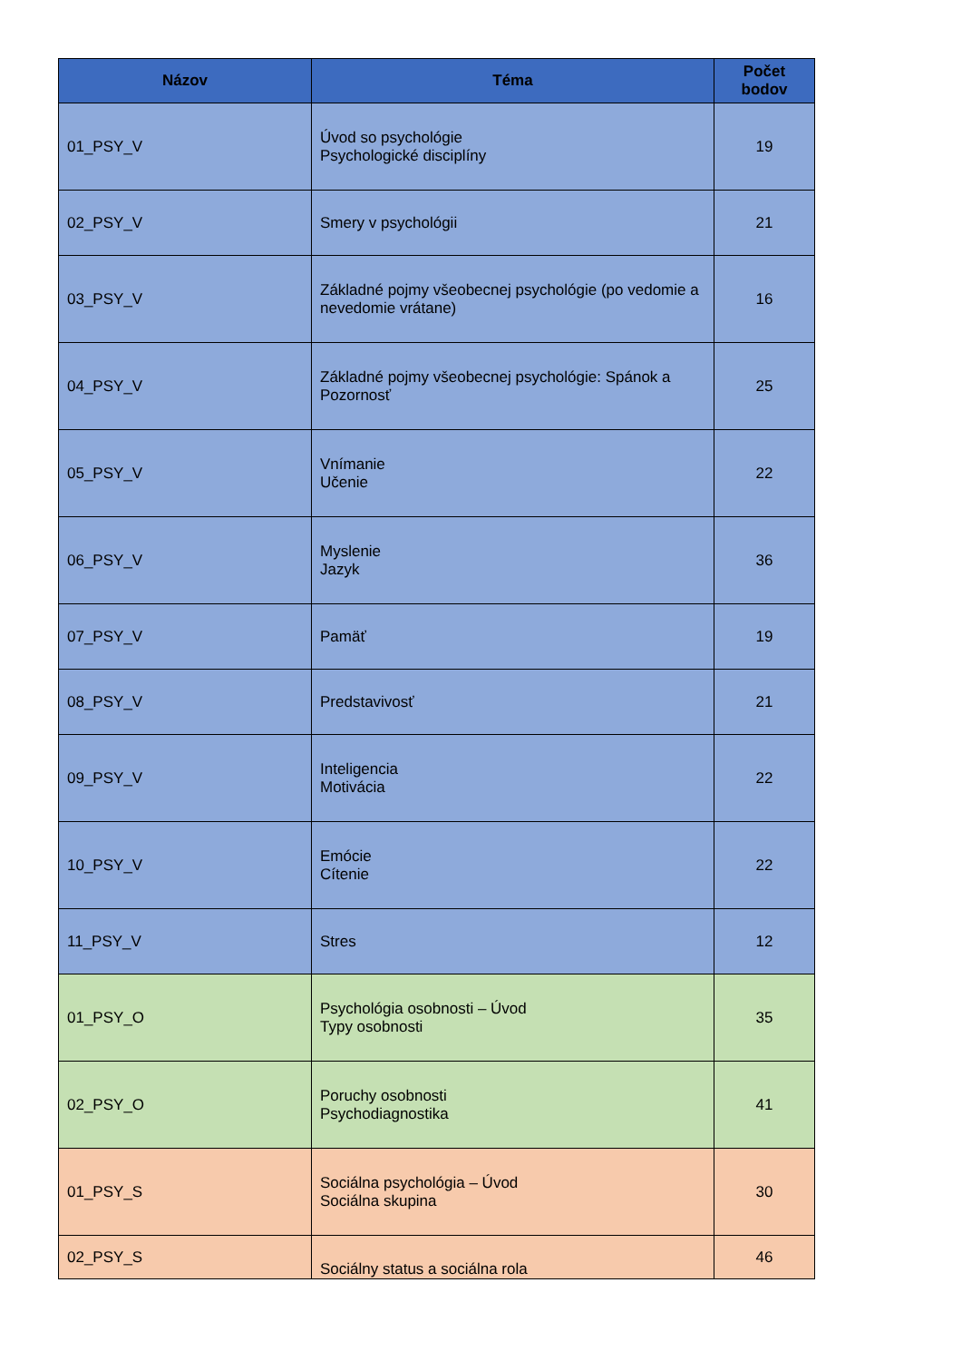| Názov | Téma | Počet bodov |
| --- | --- | --- |
| 01_PSY_V | Úvod so psychológie Psychologické disciplíny | 19 |
| 02_PSY_V | Smery v psychológii | 21 |
| 03_PSY_V | Základné pojmy všeobecnej psychológie (po vedomie a nevedomie vrátane) | 16 |
| 04_PSY_V | Základné pojmy všeobecnej psychológie: Spánok a Pozornosť | 25 |
| 05_PSY_V | Vnímanie Učenie | 22 |
| 06_PSY_V | Myslenie Jazyk | 36 |
| 07_PSY_V | Pamäť | 19 |
| 08_PSY_V | Predstavivosť | 21 |
| 09_PSY_V | Inteligencia Motivácia | 22 |
| 10_PSY_V | Emócie Cítenie | 22 |
| 11_PSY_V | Stres | 12 |
| 01_PSY_O | Psychológia osobnosti – Úvod Typy osobnosti | 35 |
| 02_PSY_O | Poruchy osobnosti Psychodiagnostika | 41 |
| 01_PSY_S | Sociálna psychológia – Úvod Sociálna skupina | 30 |
| 02_PSY_S | Sociálny status a sociálna rola | 46 |